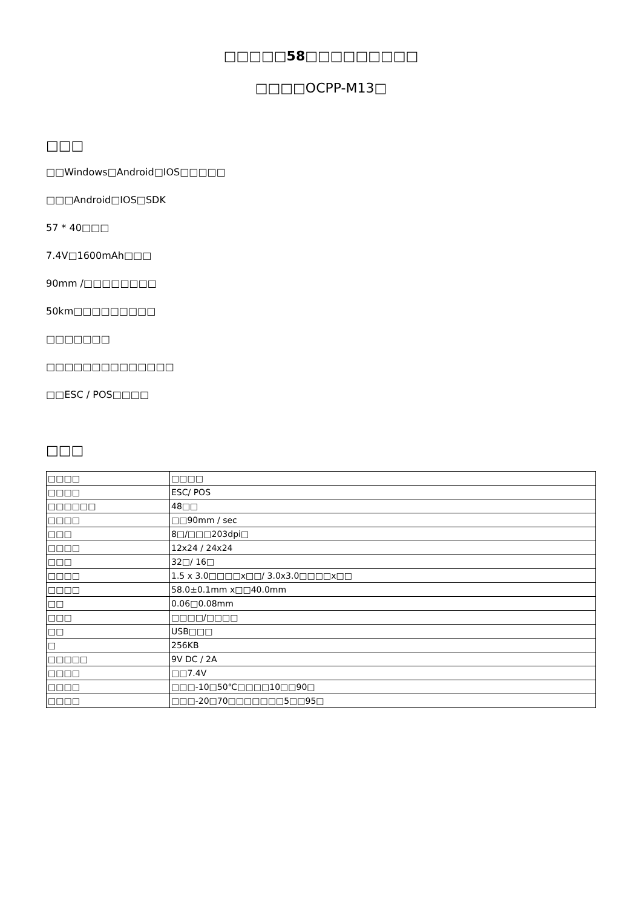□□□□□58□□□□□□□□□
□□□□OCPP-M13□
□□□
□□Windows□Android□IOS□□□□□
□□□Android□IOS□SDK
57 * 40□□□
7.4V□1600mAh□□□
90mm /□□□□□□□□
50km□□□□□□□□□
□□□□□□□
□□□□□□□□□□□□□□
□□ESC / POS□□□□
□□□
| □□□□ | □□□□ |
| □□□□ | ESC/ POS |
| □□□□□□ | 48□□ |
| □□□□ | □□90mm / sec |
| □□□ | 8□/□□□203dpi□ |
| □□□□ | 12x24 / 24x24 |
| □□□ | 32□/ 16□ |
| □□□□ | 1.5 x 3.0□□□□x□□/ 3.0x3.0□□□□x□□ |
| □□□□ | 58.0±0.1mm x□□40.0mm |
| □□ | 0.06□0.08mm |
| □□□ | □□□□/□□□□ |
| □□ | USB□□□ |
| □ | 256KB |
| □□□□□ | 9V DC / 2A |
| □□□□ | □□7.4V |
| □□□□ | □□□-10□50℃□□□□10□□90□ |
| □□□□ | □□□-20□70□□□□□□□5□□95□ |